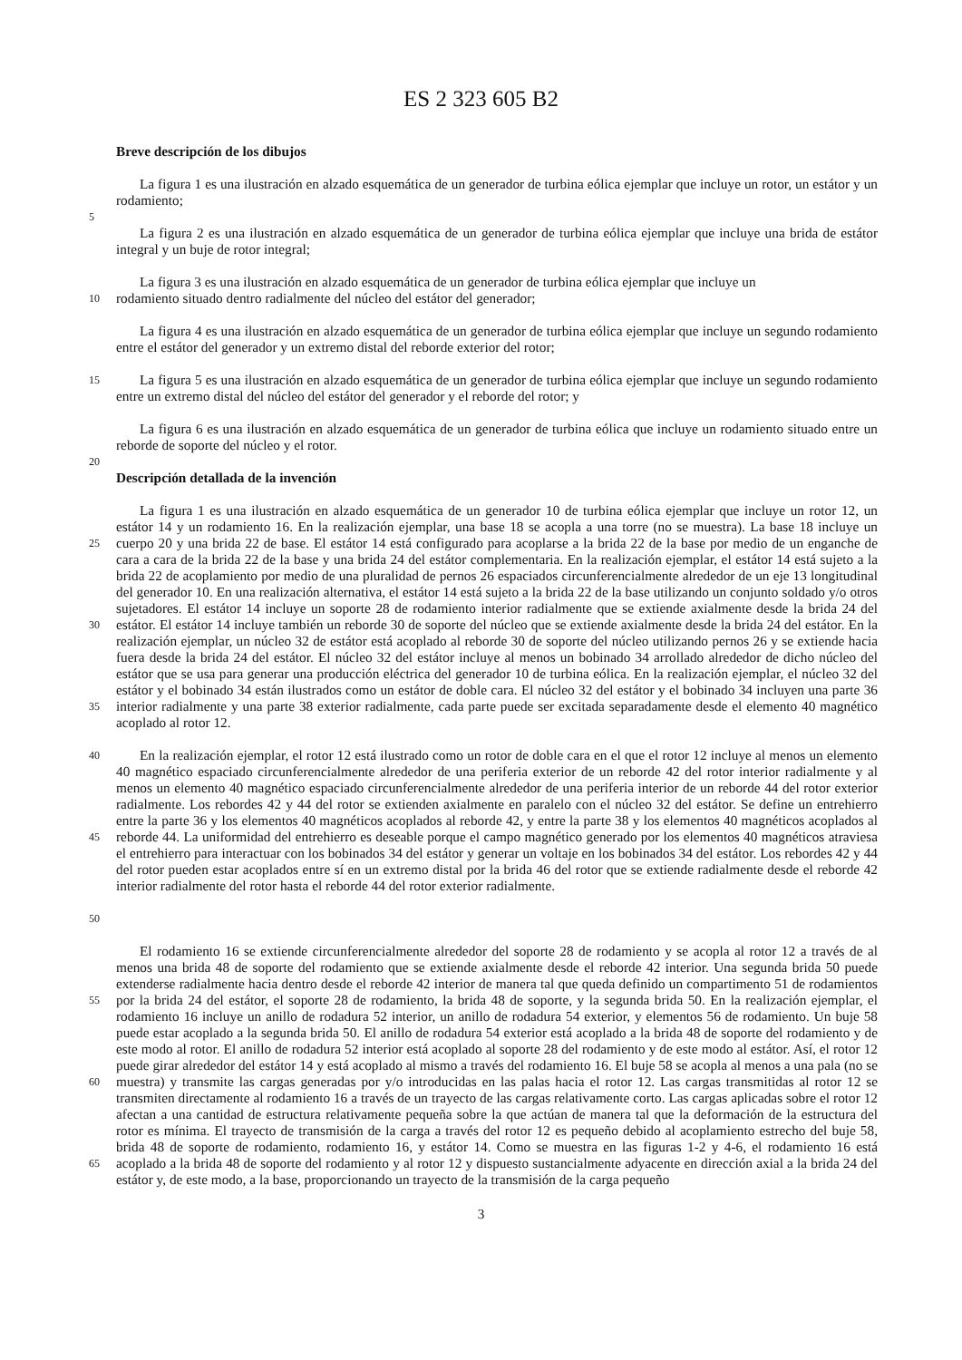ES 2 323 605 B2
Breve descripción de los dibujos
La figura 1 es una ilustración en alzado esquemática de un generador de turbina eólica ejemplar que incluye un rotor, un estátor y un rodamiento;
5
La figura 2 es una ilustración en alzado esquemática de un generador de turbina eólica ejemplar que incluye una brida de estátor integral y un buje de rotor integral;
La figura 3 es una ilustración en alzado esquemática de un generador de turbina eólica ejemplar que incluye un
10
rodamiento situado dentro radialmente del núcleo del estátor del generador;
La figura 4 es una ilustración en alzado esquemática de un generador de turbina eólica ejemplar que incluye un segundo rodamiento entre el estátor del generador y un extremo distal del reborde exterior del rotor;
15
La figura 5 es una ilustración en alzado esquemática de un generador de turbina eólica ejemplar que incluye un segundo rodamiento entre un extremo distal del núcleo del estátor del generador y el reborde del rotor; y
La figura 6 es una ilustración en alzado esquemática de un generador de turbina eólica que incluye un rodamiento situado entre un reborde de soporte del núcleo y el rotor.
20
Descripción detallada de la invención
25
30
35
La figura 1 es una ilustración en alzado esquemática de un generador 10 de turbina eólica ejemplar que incluye un rotor 12, un estátor 14 y un rodamiento 16. En la realización ejemplar, una base 18 se acopla a una torre (no se muestra). La base 18 incluye un cuerpo 20 y una brida 22 de base. El estátor 14 está configurado para acoplarse a la brida 22 de la base por medio de un enganche de cara a cara de la brida 22 de la base y una brida 24 del estátor complementaria. En la realización ejemplar, el estátor 14 está sujeto a la brida 22 de acoplamiento por medio de una pluralidad de pernos 26 espaciados circunferencialmente alrededor de un eje 13 longitudinal del generador 10. En una realización alternativa, el estátor 14 está sujeto a la brida 22 de la base utilizando un conjunto soldado y/o otros sujetadores. El estátor 14 incluye un soporte 28 de rodamiento interior radialmente que se extiende axialmente desde la brida 24 del estátor. El estátor 14 incluye también un reborde 30 de soporte del núcleo que se extiende axialmente desde la brida 24 del estátor. En la realización ejemplar, un núcleo 32 de estátor está acoplado al reborde 30 de soporte del núcleo utilizando pernos 26 y se extiende hacia fuera desde la brida 24 del estátor. El núcleo 32 del estátor incluye al menos un bobinado 34 arrollado alrededor de dicho núcleo del estátor que se usa para generar una producción eléctrica del generador 10 de turbina eólica. En la realización ejemplar, el núcleo 32 del estátor y el bobinado 34 están ilustrados como un estátor de doble cara. El núcleo 32 del estátor y el bobinado 34 incluyen una parte 36 interior radialmente y una parte 38 exterior radialmente, cada parte puede ser excitada separadamente desde el elemento 40 magnético acoplado al rotor 12.
40
45
50
En la realización ejemplar, el rotor 12 está ilustrado como un rotor de doble cara en el que el rotor 12 incluye al menos un elemento 40 magnético espaciado circunferencialmente alrededor de una periferia exterior de un reborde 42 del rotor interior radialmente y al menos un elemento 40 magnético espaciado circunferencialmente alrededor de una periferia interior de un reborde 44 del rotor exterior radialmente. Los rebordes 42 y 44 del rotor se extienden axialmente en paralelo con el núcleo 32 del estátor. Se define un entrehierro entre la parte 36 y los elementos 40 magnéticos acoplados al reborde 42, y entre la parte 38 y los elementos 40 magnéticos acoplados al reborde 44. La uniformidad del entrehierro es deseable porque el campo magnético generado por los elementos 40 magnéticos atraviesa el entrehierro para interactuar con los bobinados 34 del estátor y generar un voltaje en los bobinados 34 del estátor. Los rebordes 42 y 44 del rotor pueden estar acoplados entre sí en un extremo distal por la brida 46 del rotor que se extiende radialmente desde el reborde 42 interior radialmente del rotor hasta el reborde 44 del rotor exterior radialmente.
55
60
65
El rodamiento 16 se extiende circunferencialmente alrededor del soporte 28 de rodamiento y se acopla al rotor 12 a través de al menos una brida 48 de soporte del rodamiento que se extiende axialmente desde el reborde 42 interior. Una segunda brida 50 puede extenderse radialmente hacia dentro desde el reborde 42 interior de manera tal que queda definido un compartimento 51 de rodamientos por la brida 24 del estátor, el soporte 28 de rodamiento, la brida 48 de soporte, y la segunda brida 50. En la realización ejemplar, el rodamiento 16 incluye un anillo de rodadura 52 interior, un anillo de rodadura 54 exterior, y elementos 56 de rodamiento. Un buje 58 puede estar acoplado a la segunda brida 50. El anillo de rodadura 54 exterior está acoplado a la brida 48 de soporte del rodamiento y de este modo al rotor. El anillo de rodadura 52 interior está acoplado al soporte 28 del rodamiento y de este modo al estátor. Así, el rotor 12 puede girar alrededor del estátor 14 y está acoplado al mismo a través del rodamiento 16. El buje 58 se acopla al menos a una pala (no se muestra) y transmite las cargas generadas por y/o introducidas en las palas hacia el rotor 12. Las cargas transmitidas al rotor 12 se transmiten directamente al rodamiento 16 a través de un trayecto de las cargas relativamente corto. Las cargas aplicadas sobre el rotor 12 afectan a una cantidad de estructura relativamente pequeña sobre la que actúan de manera tal que la deformación de la estructura del rotor es mínima. El trayecto de transmisión de la carga a través del rotor 12 es pequeño debido al acoplamiento estrecho del buje 58, brida 48 de soporte de rodamiento, rodamiento 16, y estátor 14. Como se muestra en las figuras 1-2 y 4-6, el rodamiento 16 está acoplado a la brida 48 de soporte del rodamiento y al rotor 12 y dispuesto sustancialmente adyacente en dirección axial a la brida 24 del estátor y, de este modo, a la base, proporcionando un trayecto de la transmisión de la carga pequeño
3